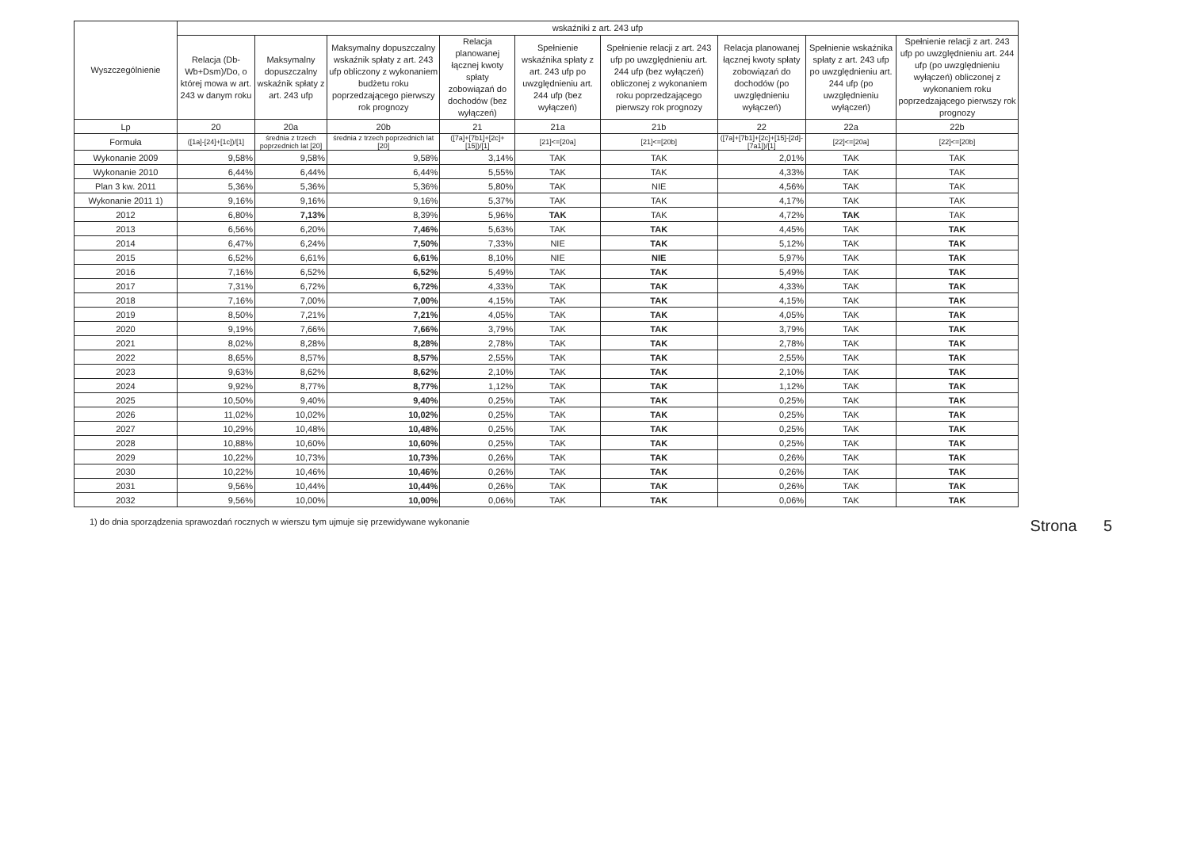| Wyszczególnienie | wskaźniki z art. 243 ufp | | | | | | | | |
| --- | --- | --- | --- | --- | --- | --- | --- | --- | --- |
| | Relacja (Db-Wb+Dsm)/Do, o której mowa w art. 243 w danym roku | Maksymalny dopuszczalny wskaźnik spłaty z art. 243 ufp | Maksymalny dopuszczalny wskaźnik spłaty z art. 243 ufp obliczony z wykonaniem budżetu roku poprzedzającego pierwszy rok prognozy | Relacja planowanej łącznej kwoty spłaty zobowiązań do dochodów (bez wyłączeń) | Spełnienie wskaźnika spłaty z art. 243 ufp po uwzględnieniu art. 244 ufp (bez wyłączeń) | Spełnienie relacji z art. 243 ufp po uwzględnieniu art. 244 ufp (bez wyłączeń) obliczonej z wykonaniem roku poprzedzającego pierwszy rok prognozy | Relacja planowanej łącznej kwoty spłaty zobowiązań do dochodów (po uwzględnieniu wyłączeń) | Spełnienie wskaźnika spłaty z art. 243 ufp po uwzględnieniu art. 244 ufp (po uwzględnieniu wyłączeń) | Spełnienie relacji z art. 243 ufp po uwzględnieniu art. 244 ufp (po uwzględnieniu wyłączeń) obliczonej z wykonaniem roku poprzedzającego pierwszy rok prognozy |
| Lp | 20 | 20a | 20b | 21 | 21a | 21b | 22 | 22a | 22b |
| Formuła | ([1a]-[24]+[1c])/[1] | średnia z trzech poprzednich lat [20] | średnia z trzech poprzednich lat [20] | ([7a]+[7b1]+[2c]+[15])/[1] | [21]<=[20a] | [21]<=[20b] | ([7a]+[7b1]+[2c]+[15]-[2d]-[7a1])/[1] | [22]<=[20a] | [22]<=[20b] |
| Wykonanie 2009 | 9,58% | 9,58% | 9,58% | 3,14% | TAK | TAK | 2,01% | TAK | TAK |
| Wykonanie 2010 | 6,44% | 6,44% | 6,44% | 5,55% | TAK | TAK | 4,33% | TAK | TAK |
| Plan 3 kw. 2011 | 5,36% | 5,36% | 5,36% | 5,80% | TAK | NIE | 4,56% | TAK | TAK |
| Wykonanie 2011 1) | 9,16% | 9,16% | 9,16% | 5,37% | TAK | TAK | 4,17% | TAK | TAK |
| 2012 | 6,80% | 7,13% | 8,39% | 5,96% | TAK | TAK | 4,72% | TAK | TAK |
| 2013 | 6,56% | 6,20% | 7,46% | 5,63% | TAK | TAK | 4,45% | TAK | TAK |
| 2014 | 6,47% | 6,24% | 7,50% | 7,33% | NIE | TAK | 5,12% | TAK | TAK |
| 2015 | 6,52% | 6,61% | 6,61% | 8,10% | NIE | NIE | 5,97% | TAK | TAK |
| 2016 | 7,16% | 6,52% | 6,52% | 5,49% | TAK | TAK | 5,49% | TAK | TAK |
| 2017 | 7,31% | 6,72% | 6,72% | 4,33% | TAK | TAK | 4,33% | TAK | TAK |
| 2018 | 7,16% | 7,00% | 7,00% | 4,15% | TAK | TAK | 4,15% | TAK | TAK |
| 2019 | 8,50% | 7,21% | 7,21% | 4,05% | TAK | TAK | 4,05% | TAK | TAK |
| 2020 | 9,19% | 7,66% | 7,66% | 3,79% | TAK | TAK | 3,79% | TAK | TAK |
| 2021 | 8,02% | 8,28% | 8,28% | 2,78% | TAK | TAK | 2,78% | TAK | TAK |
| 2022 | 8,65% | 8,57% | 8,57% | 2,55% | TAK | TAK | 2,55% | TAK | TAK |
| 2023 | 9,63% | 8,62% | 8,62% | 2,10% | TAK | TAK | 2,10% | TAK | TAK |
| 2024 | 9,92% | 8,77% | 8,77% | 1,12% | TAK | TAK | 1,12% | TAK | TAK |
| 2025 | 10,50% | 9,40% | 9,40% | 0,25% | TAK | TAK | 0,25% | TAK | TAK |
| 2026 | 11,02% | 10,02% | 10,02% | 0,25% | TAK | TAK | 0,25% | TAK | TAK |
| 2027 | 10,29% | 10,48% | 10,48% | 0,25% | TAK | TAK | 0,25% | TAK | TAK |
| 2028 | 10,88% | 10,60% | 10,60% | 0,25% | TAK | TAK | 0,25% | TAK | TAK |
| 2029 | 10,22% | 10,73% | 10,73% | 0,26% | TAK | TAK | 0,26% | TAK | TAK |
| 2030 | 10,22% | 10,46% | 10,46% | 0,26% | TAK | TAK | 0,26% | TAK | TAK |
| 2031 | 9,56% | 10,44% | 10,44% | 0,26% | TAK | TAK | 0,26% | TAK | TAK |
| 2032 | 9,56% | 10,00% | 10,00% | 0,06% | TAK | TAK | 0,06% | TAK | TAK |
1) do dnia sporządzenia sprawozdań rocznych w wierszu tym ujmuje się przewidywane wykonanie Strona 5